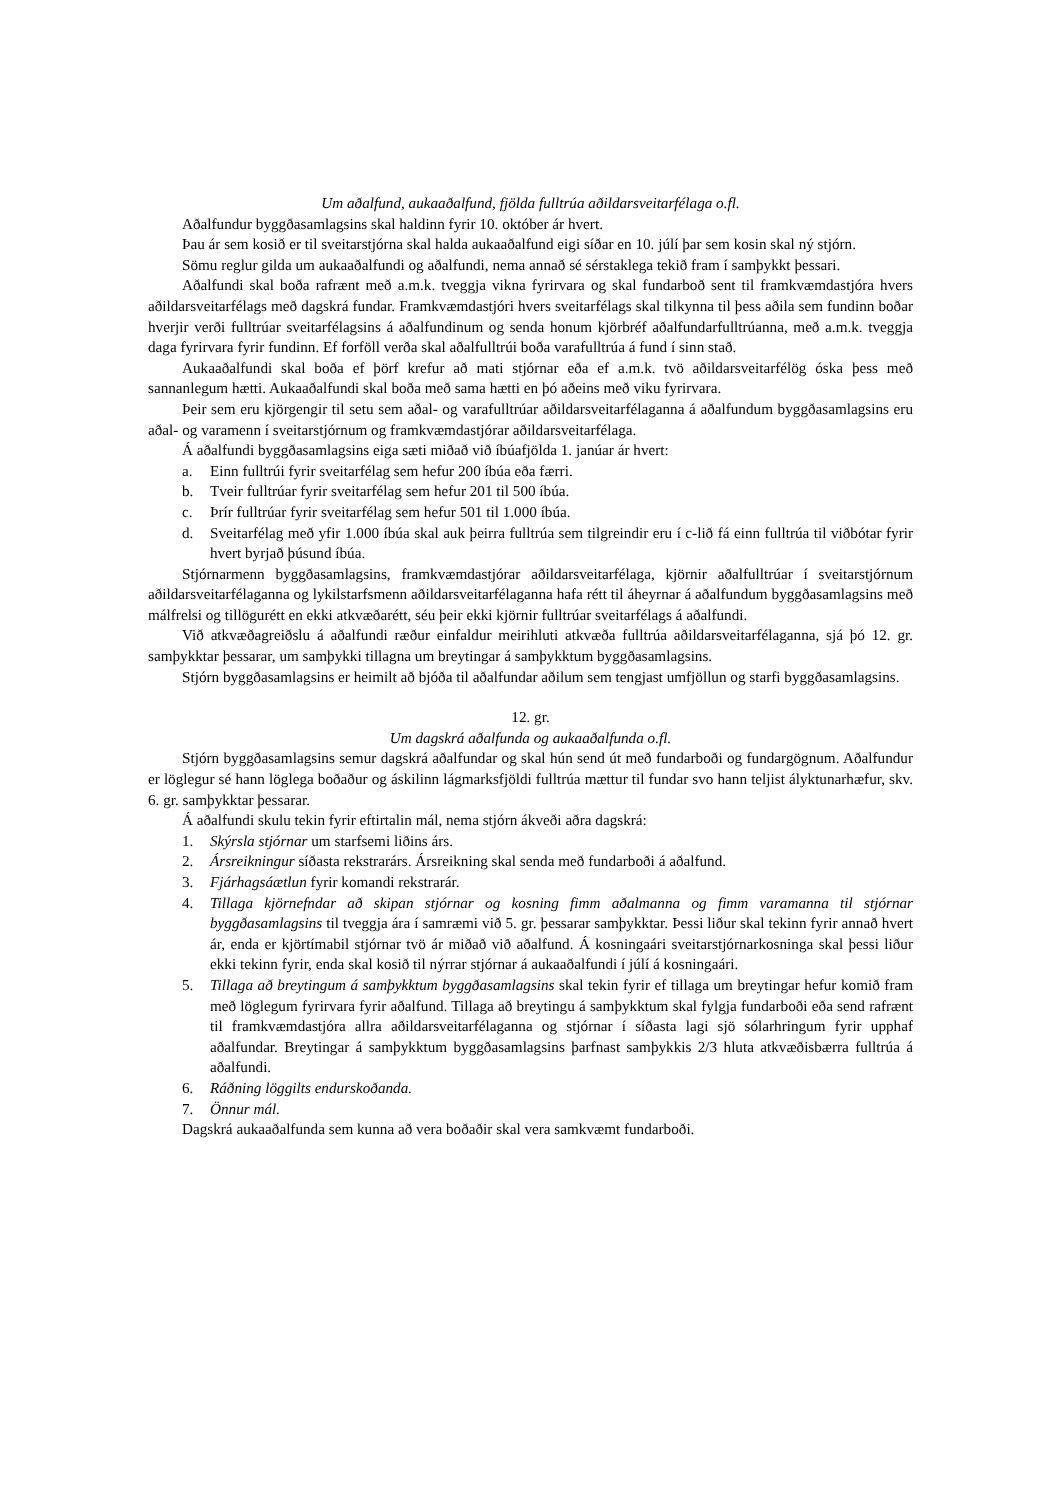Um aðalfund, aukaaðalfund, fjölda fulltrúa aðildarsveitarfélaga o.fl.
Aðalfundur byggðasamlagsins skal haldinn fyrir 10. október ár hvert.
Þau ár sem kosið er til sveitarstjórna skal halda aukaaðalfund eigi síðar en 10. júlí þar sem kosin skal ný stjórn.
Sömu reglur gilda um aukaaðalfundi og aðalfundi, nema annað sé sérstaklega tekið fram í samþykkt þessari.
Aðalfundi skal boða rafrænt með a.m.k. tveggja vikna fyrirvara og skal fundarboð sent til framkvæmdastjóra hvers aðildarsveitarfélags með dagskrá fundar. Framkvæmdastjóri hvers sveitarfélags skal tilkynna til þess aðila sem fundinn boðar hverjir verði fulltrúar sveitarfélagsins á aðalfundinum og senda honum kjörbréf aðalfundarfulltrúanna, með a.m.k. tveggja daga fyrirvara fyrir fundinn. Ef forföll verða skal aðalfulltrúi boða varafulltrúa á fund í sinn stað.
Aukaaðalfundi skal boða ef þörf krefur að mati stjórnar eða ef a.m.k. tvö aðildarsveitarfélög óska þess með sannanlegum hætti. Aukaaðalfundi skal boða með sama hætti en þó aðeins með viku fyrirvara.
Þeir sem eru kjörgengir til setu sem aðal- og varafulltrúar aðildarsveitarfélaganna á aðalfundum byggðasamlagsins eru aðal- og varamenn í sveitarstjórnum og framkvæmdastjórar aðildarsveitarfélaga.
Á aðalfundi byggðasamlagsins eiga sæti miðað við íbúafjölda 1. janúar ár hvert:
a. Einn fulltrúi fyrir sveitarfélag sem hefur 200 íbúa eða færri.
b. Tveir fulltrúar fyrir sveitarfélag sem hefur 201 til 500 íbúa.
c. Þrír fulltrúar fyrir sveitarfélag sem hefur 501 til 1.000 íbúa.
d. Sveitarfélag með yfir 1.000 íbúa skal auk þeirra fulltrúa sem tilgreindir eru í c-lið fá einn fulltrúa til viðbótar fyrir hvert byrjað þúsund íbúa.
Stjórnarmenn byggðasamlagsins, framkvæmdastjórar aðildarsveitarfélaga, kjörnir aðalfulltrúar í sveitarstjórnum aðildarsveitarfélaganna og lykilstarfsmenn aðildarsveitarfélaganna hafa rétt til áheyrnar á aðalfundum byggðasamlagsins með málfrelsi og tillögurétt en ekki atkvæðarétt, séu þeir ekki kjörnir fulltrúar sveitarfélags á aðalfundi.
Við atkvæðagreiðslu á aðalfundi ræður einfaldur meirihluti atkvæða fulltrúa aðildarsveitarfélaganna, sjá þó 12. gr. samþykktar þessarar, um samþykki tillagna um breytingar á samþykktum byggðasamlagsins.
Stjórn byggðasamlagsins er heimilt að bjóða til aðalfundar aðilum sem tengjast umfjöllun og starfi byggðasamlagsins.
12. gr.
Um dagskrá aðalfunda og aukaaðalfunda o.fl.
Stjórn byggðasamlagsins semur dagskrá aðalfundar og skal hún send út með fundarboði og fundargögnum. Aðalfundur er löglegur sé hann löglega boðaður og áskilinn lágmarksfjöldi fulltrúa mættur til fundar svo hann teljist ályktunarhæfur, skv. 6. gr. samþykktar þessarar.
Á aðalfundi skulu tekin fyrir eftirtalin mál, nema stjórn ákveði aðra dagskrá:
1. Skýrsla stjórnar um starfsemi liðins árs.
2. Ársreikningur síðasta rekstrarárs. Ársreikning skal senda með fundarboði á aðalfund.
3. Fjárhagsáætlun fyrir komandi rekstrarár.
4. Tillaga kjörnefndar að skipan stjórnar og kosning fimm aðalmanna og fimm varamanna til stjórnar byggðasamlagsins til tveggja ára í samræmi við 5. gr. þessarar samþykktar. Þessi liður skal tekinn fyrir annað hvert ár, enda er kjörtímabil stjórnar tvö ár miðað við aðalfund. Á kosningaári sveitarstjórnarkosninga skal þessi liður ekki tekinn fyrir, enda skal kosið til nýrrar stjórnar á aukaaðalfundi í júlí á kosningaári.
5. Tillaga að breytingum á samþykktum byggðasamlagsins skal tekin fyrir ef tillaga um breytingar hefur komið fram með löglegum fyrirvara fyrir aðalfund. Tillaga að breytingu á samþykktum skal fylgja fundarboði eða send rafrænt til framkvæmdastjóra allra aðildarsveitarfélaganna og stjórnar í síðasta lagi sjö sólarhringum fyrir upphaf aðalfundar. Breytingar á samþykktum byggðasamlagsins þarfnast samþykkis 2/3 hluta atkvæðisbærra fulltrúa á aðalfundi.
6. Ráðning löggilts endurskoðanda.
7. Önnur mál.
Dagskrá aukaaðalfunda sem kunna að vera boðaðir skal vera samkvæmt fundarboði.